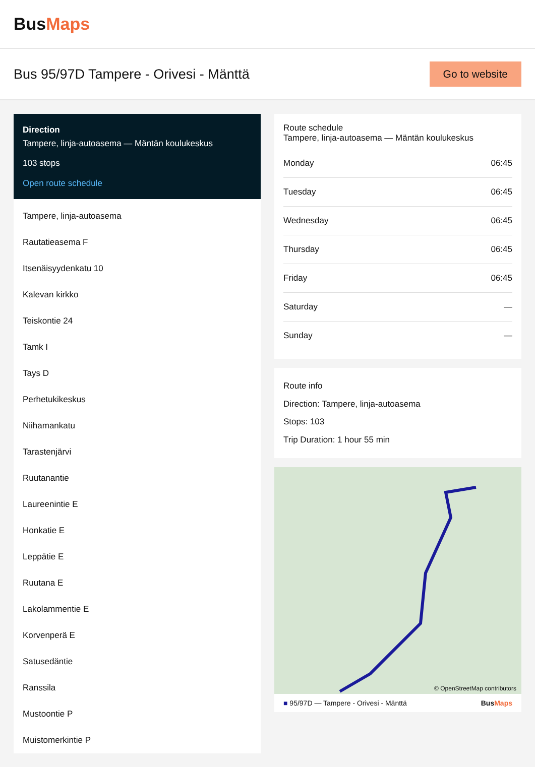BusMaps
Bus 95/97D Tampere - Orivesi - Mänttä
Go to website
Direction
Tampere, linja-autoasema — Mäntän koulukeskus
103 stops
Open route schedule
Tampere, linja-autoasema
Rautatieasema F
Itsenäisyydenkatu 10
Kalevan kirkko
Teiskontie 24
Tamk I
Tays D
Perhetukikeskus
Niihamankatu
Tarastenjärvi
Ruutanantie
Laureenintie E
Honkatie E
Leppätie E
Ruutana E
Lakolammentie E
Korvenperä E
Satusedäntie
Ranssila
Mustoontie P
Muistomerkintie P
Route schedule
Tampere, linja-autoasema — Mäntän koulukeskus
| Monday | 06:45 |
| Tuesday | 06:45 |
| Wednesday | 06:45 |
| Thursday | 06:45 |
| Friday | 06:45 |
| Saturday | — |
| Sunday | — |
Route info
Direction: Tampere, linja-autoasema
Stops: 103
Trip Duration: 1 hour 55 min
© OpenStreetMap contributors
■ 95/97D — Tampere - Orivesi - Mänttä BusMaps